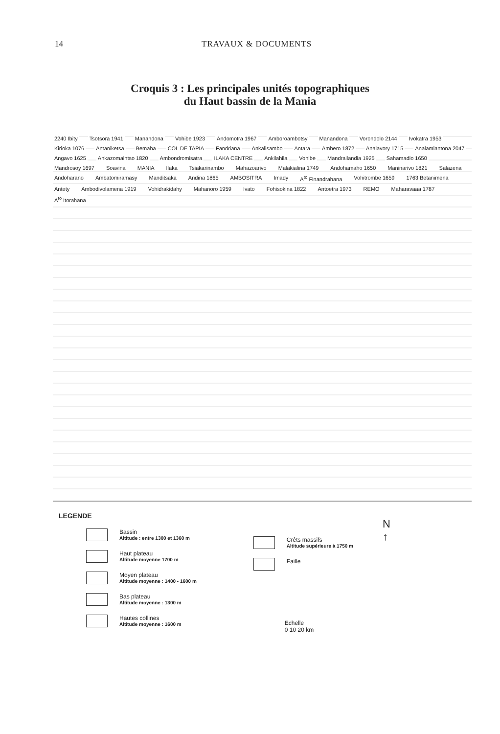14 TRAVAUX & DOCUMENTS
Croquis 3 : Les principales unités topographiques
du Haut bassin de la Mania
2240 Ibity Tsotsora 1941 Manandona Vohibe 1923 Andomotra 1967 Amboroambotsy Manandona Vorondolo 2144 Ivokatra 1953 Kirioka 1076 Antaniketsa Bemaha COL DE TAPIA Fandriana Ankalisambo Antara Ambero 1872 Analavory 1715 Analamlantona 2047 Angavo 1625 Ankazomaintso 1820 Ambondromisatra ILAKA CENTRE Ankilahila Vohibe Mandrailandia 1925 Sahamadio 1650 Mandrosoy 1697 Soavina MANIA Ilaka Tsiakarinambo Mahazoarivo Malakialina 1749 Andohamaho 1650 Maninarivo 1821 Salazena Andoharano Ambatomiramasy Manditsaka Andina 1865 AMBOSITRA Imady A<sup>to</sup> Finandrahana Vohitrombe 1659 1763 Betanimena Antety Ambodivolamena 1919 Vohidrakidahy Mahanoro 1959 Ivato Fohisokina 1822 Antoetra 1973 REMO Maharavaaa 1787 A<sup>to</sup> Itorahana
LEGENDE
Bassin
Altitude : entre 1300 et 1360 m
Haut plateau
Altitude moyenne 1700 m
Moyen plateau
Altitude moyenne : 1400 - 1600 m
Bas plateau
Altitude moyenne : 1300 m
Hautes collines
Altitude moyenne : 1600 m
Crêts massifs
Altitude supérieure à 1750 m
Faille
Echelle
0 10 20 km
N
↑